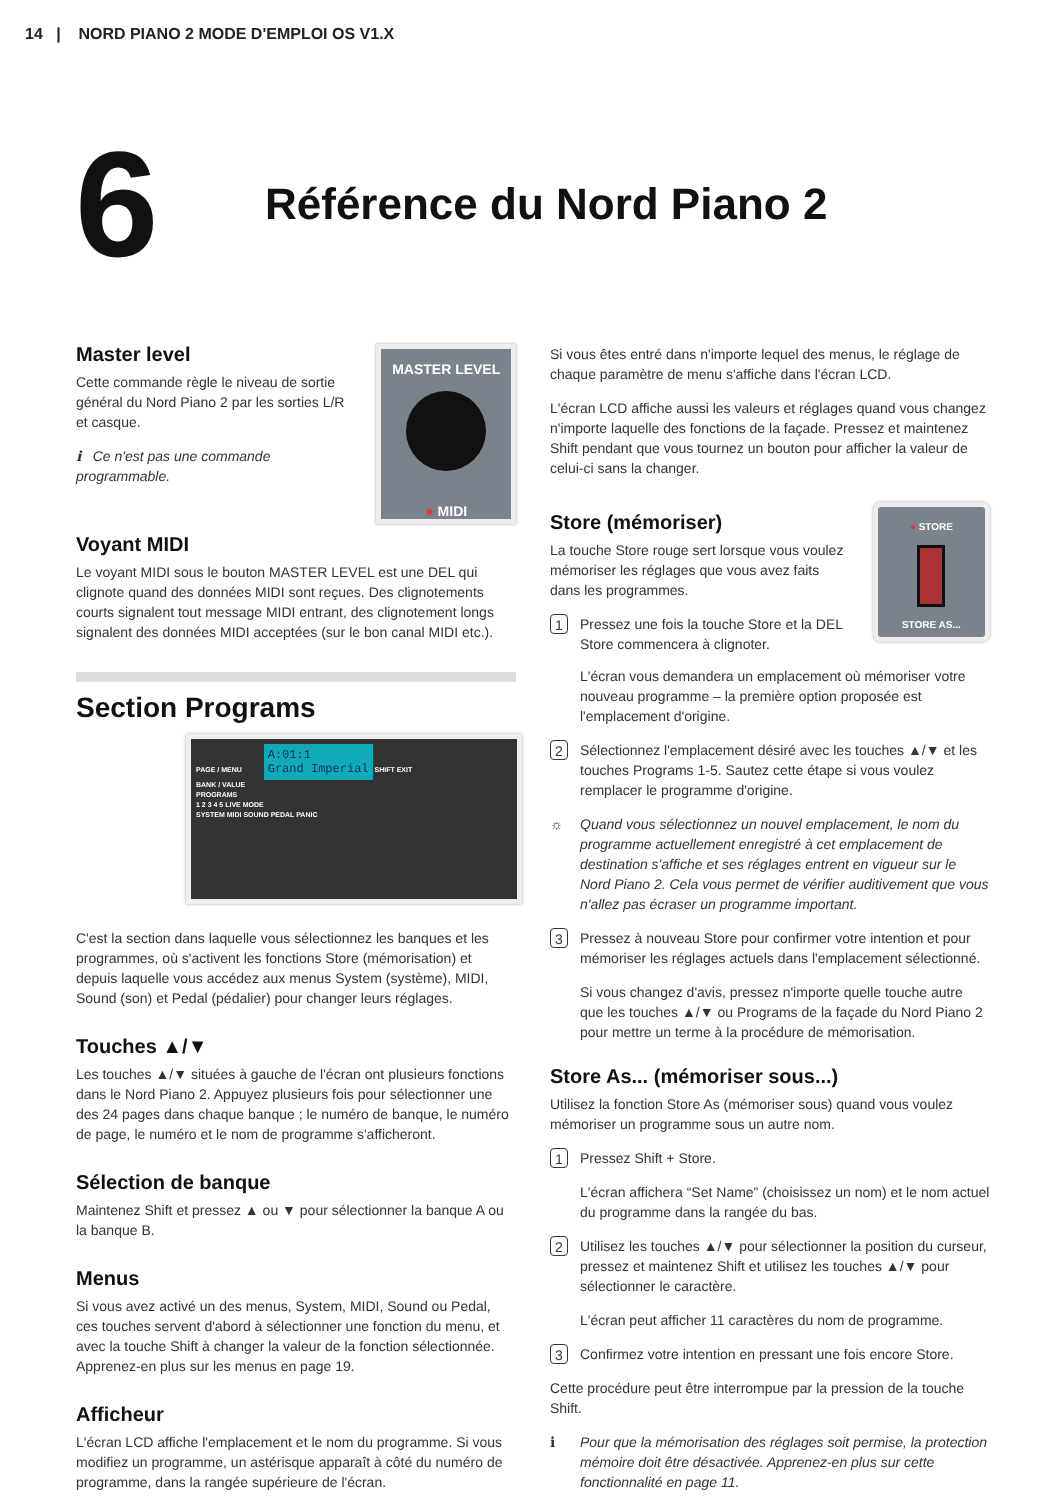14 | NORD PIANO 2 MODE D'EMPLOI OS V1.X
6
Référence du Nord Piano 2
Master level
Cette commande règle le niveau de sortie général du Nord Piano 2 par les sorties L/R et casque.
ℹ Ce n'est pas une commande programmable.
MASTER LEVEL
● MIDI
Voyant MIDI
Le voyant MIDI sous le bouton MASTER LEVEL est une DEL qui clignote quand des données MIDI sont reçues. Des clignotements courts signalent tout message MIDI entrant, des clignotement longs signalent des données MIDI acceptées (sur le bon canal MIDI etc.).
Section Programs
PAGE / MENU A:01:1
Grand Imperial SHIFT EXIT
BANK / VALUE
PROGRAMS
1 2 3 4 5 LIVE MODE
SYSTEM MIDI SOUND PEDAL PANIC
C'est la section dans laquelle vous sélectionnez les banques et les programmes, où s'activent les fonctions Store (mémorisation) et depuis laquelle vous accédez aux menus System (système), MIDI, Sound (son) et Pedal (pédalier) pour changer leurs réglages.
Touches ▲/▼
Les touches ▲/▼ situées à gauche de l'écran ont plusieurs fonctions dans le Nord Piano 2. Appuyez plusieurs fois pour sélectionner une des 24 pages dans chaque banque ; le numéro de banque, le numéro de page, le numéro et le nom de programme s'afficheront.
Sélection de banque
Maintenez Shift et pressez ▲ ou ▼ pour sélectionner la banque A ou la banque B.
Menus
Si vous avez activé un des menus, System, MIDI, Sound ou Pedal, ces touches servent d'abord à sélectionner une fonction du menu, et avec la touche Shift à changer la valeur de la fonction sélectionnée. Apprenez-en plus sur les menus en page 19.
Afficheur
L'écran LCD affiche l'emplacement et le nom du programme. Si vous modifiez un programme, un astérisque apparaît à côté du numéro de programme, dans la rangée supérieure de l'écran.
Si vous êtes entré dans n'importe lequel des menus, le réglage de chaque paramètre de menu s'affiche dans l'écran LCD.
L'écran LCD affiche aussi les valeurs et réglages quand vous changez n'importe laquelle des fonctions de la façade. Pressez et maintenez Shift pendant que vous tournez un bouton pour afficher la valeur de celui-ci sans la changer.
Store (mémoriser)
La touche Store rouge sert lorsque vous voulez mémoriser les réglages que vous avez faits dans les programmes.
1 Pressez une fois la touche Store et la DEL Store commencera à clignoter.
● STORE
STORE AS...
L'écran vous demandera un emplacement où mémoriser votre nouveau programme – la première option proposée est l'emplacement d'origine.
2
Sélectionnez l'emplacement désiré avec les touches ▲/▼ et les touches Programs 1-5. Sautez cette étape si vous voulez remplacer le programme d'origine.
☼ Quand vous sélectionnez un nouvel emplacement, le nom du programme actuellement enregistré à cet emplacement de destination s'affiche et ses réglages entrent en vigueur sur le Nord Piano 2. Cela vous permet de vérifier auditivement que vous n'allez pas écraser un programme important.
3
Pressez à nouveau Store pour confirmer votre intention et pour mémoriser les réglages actuels dans l'emplacement sélectionné.
Si vous changez d'avis, pressez n'importe quelle touche autre que les touches ▲/▼ ou Programs de la façade du Nord Piano 2 pour mettre un terme à la procédure de mémorisation.
Store As... (mémoriser sous...)
Utilisez la fonction Store As (mémoriser sous) quand vous voulez mémoriser un programme sous un autre nom.
1
Pressez Shift + Store.
L'écran affichera “Set Name” (choisissez un nom) et le nom actuel du programme dans la rangée du bas.
2
Utilisez les touches ▲/▼ pour sélectionner la position du curseur, pressez et maintenez Shift et utilisez les touches ▲/▼ pour sélectionner le caractère.
L'écran peut afficher 11 caractères du nom de programme.
3
Confirmez votre intention en pressant une fois encore Store.
Cette procédure peut être interrompue par la pression de la touche Shift.
ℹ Pour que la mémorisation des réglages soit permise, la protection mémoire doit être désactivée. Apprenez-en plus sur cette fonctionnalité en page 11.